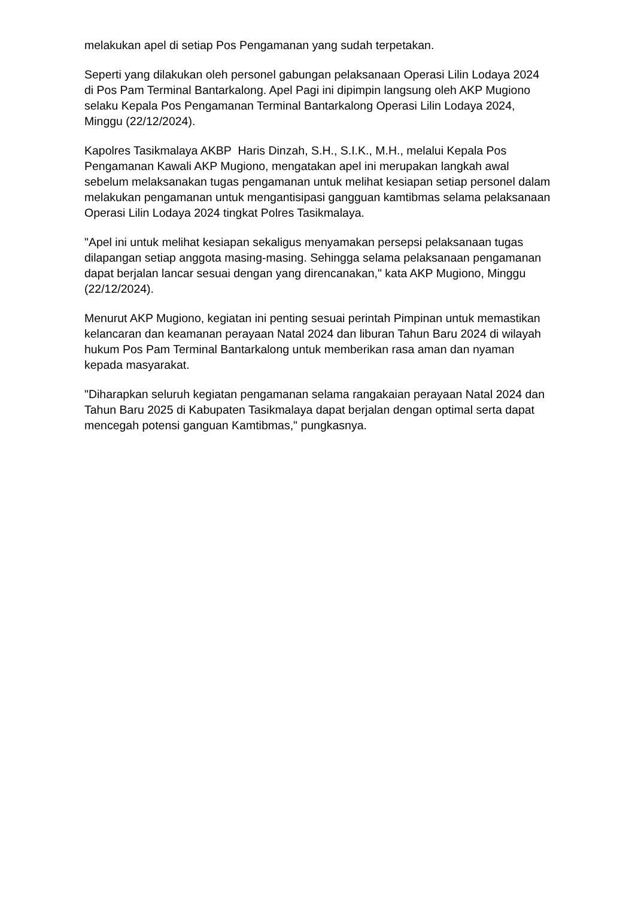melakukan apel di setiap Pos Pengamanan yang sudah terpetakan.
Seperti yang dilakukan oleh personel gabungan pelaksanaan Operasi Lilin Lodaya 2024 di Pos Pam Terminal Bantarkalong. Apel Pagi ini dipimpin langsung oleh AKP Mugiono selaku Kepala Pos Pengamanan Terminal Bantarkalong Operasi Lilin Lodaya 2024, Minggu (22/12/2024).
Kapolres Tasikmalaya AKBP Haris Dinzah, S.H., S.I.K., M.H., melalui Kepala Pos Pengamanan Kawali AKP Mugiono, mengatakan apel ini merupakan langkah awal sebelum melaksanakan tugas pengamanan untuk melihat kesiapan setiap personel dalam melakukan pengamanan untuk mengantisipasi gangguan kamtibmas selama pelaksanaan Operasi Lilin Lodaya 2024 tingkat Polres Tasikmalaya.
"Apel ini untuk melihat kesiapan sekaligus menyamakan persepsi pelaksanaan tugas dilapangan setiap anggota masing-masing. Sehingga selama pelaksanaan pengamanan dapat berjalan lancar sesuai dengan yang direncanakan," kata AKP Mugiono, Minggu (22/12/2024).
Menurut AKP Mugiono, kegiatan ini penting sesuai perintah Pimpinan untuk memastikan kelancaran dan keamanan perayaan Natal 2024 dan liburan Tahun Baru 2024 di wilayah hukum Pos Pam Terminal Bantarkalong untuk memberikan rasa aman dan nyaman kepada masyarakat.
"Diharapkan seluruh kegiatan pengamanan selama rangakaian perayaan Natal 2024 dan Tahun Baru 2025 di Kabupaten Tasikmalaya dapat berjalan dengan optimal serta dapat mencegah potensi ganguan Kamtibmas," pungkasnya.